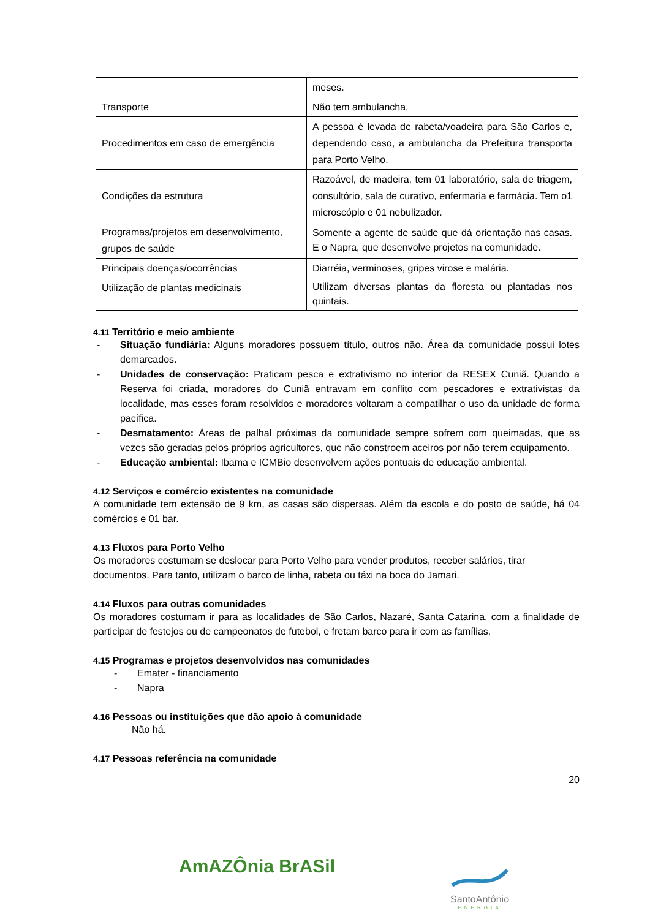| | meses. |
| Transporte | Não tem ambulancha. |
| Procedimentos em caso de emergência | A pessoa é levada de rabeta/voadeira para São Carlos e, dependendo caso, a ambulancha da Prefeitura transporta para Porto Velho. |
| Condições da estrutura | Razoável, de madeira, tem 01 laboratório, sala de triagem, consultório, sala de curativo, enfermaria e farmácia. Tem o1 microscópio e 01 nebulizador. |
| Programas/projetos em desenvolvimento, grupos de saúde | Somente a agente de saúde que dá orientação nas casas. E o Napra, que desenvolve projetos na comunidade. |
| Principais doenças/ocorrências | Diarréia, verminoses, gripes virose e malária. |
| Utilização de plantas medicinais | Utilizam diversas plantas da floresta ou plantadas nos quintais. |
4.11 Território e meio ambiente
- Situação fundiária: Alguns moradores possuem título, outros não. Área da comunidade possui lotes demarcados.
- Unidades de conservação: Praticam pesca e extrativismo no interior da RESEX Cuniã. Quando a Reserva foi criada, moradores do Cuniã entravam em conflito com pescadores e extrativistas da localidade, mas esses foram resolvidos e moradores voltaram a compatilhar o uso da unidade de forma pacífica.
- Desmatamento: Áreas de palhal próximas da comunidade sempre sofrem com queimadas, que as vezes são geradas pelos próprios agricultores, que não constroem aceiros por não terem equipamento.
- Educação ambiental: Ibama e ICMBio desenvolvem ações pontuais de educação ambiental.
4.12 Serviços e comércio existentes na comunidade
A comunidade tem extensão de 9 km, as casas são dispersas. Além da escola e do posto de saúde, há 04 comércios e 01 bar.
4.13 Fluxos para Porto Velho
Os moradores costumam se deslocar para Porto Velho para vender produtos, receber salários, tirar documentos. Para tanto, utilizam o barco de linha, rabeta ou táxi na boca do Jamari.
4.14 Fluxos para outras comunidades
Os moradores costumam ir para as localidades de São Carlos, Nazaré, Santa Catarina, com a finalidade de participar de festejos ou de campeonatos de futebol, e fretam barco para ir com as famílias.
4.15 Programas e projetos desenvolvidos nas comunidades
- Emater - financiamento
- Napra
4.16 Pessoas ou instituições que dão apoio à comunidade
Não há.
4.17 Pessoas referência na comunidade
20
AmAZÔnia BrASil
SantoAntônio
ENERGIA